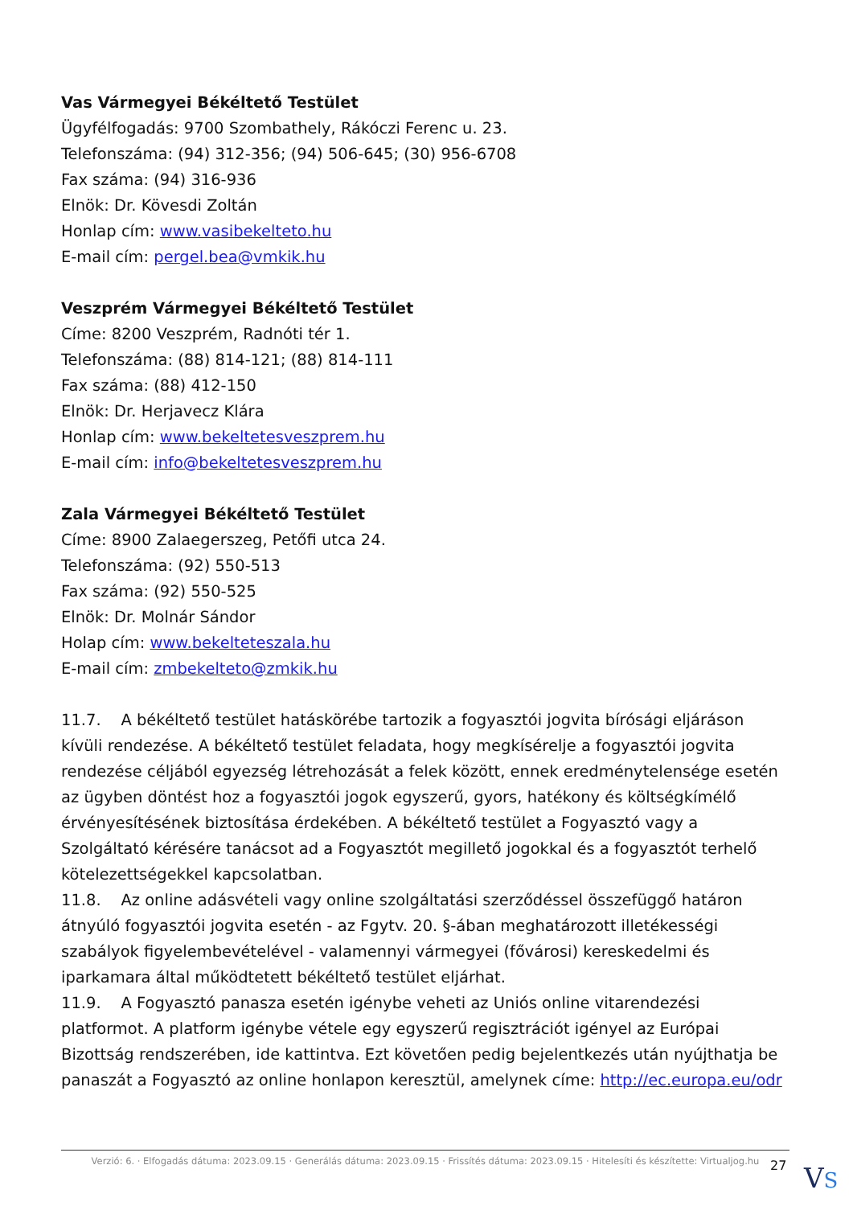Vas Vármegyei Békéltető Testület
Ügyfélfogadás: 9700 Szombathely, Rákóczi Ferenc u. 23.
Telefonszáma: (94) 312-356; (94) 506-645; (30) 956-6708
Fax száma: (94) 316-936
Elnök: Dr. Kövesdi Zoltán
Honlap cím: www.vasibekelteto.hu
E-mail cím: pergel.bea@vmkik.hu
Veszprém Vármegyei Békéltető Testület
Címe: 8200 Veszprém, Radnóti tér 1.
Telefonszáma: (88) 814-121; (88) 814-111
Fax száma: (88) 412-150
Elnök: Dr. Herjavecz Klára
Honlap cím: www.bekeltetesveszprem.hu
E-mail cím: info@bekeltetesveszprem.hu
Zala Vármegyei Békéltető Testület
Címe: 8900 Zalaegerszeg, Petőfi utca 24.
Telefonszáma: (92) 550-513
Fax száma: (92) 550-525
Elnök: Dr. Molnár Sándor
Holap cím: www.bekelteteszala.hu
E-mail cím: zmbekelteto@zmkik.hu
11.7. A békéltető testület hatáskörébe tartozik a fogyasztói jogvita bírósági eljáráson kívüli rendezése. A békéltető testület feladata, hogy megkísérelje a fogyasztói jogvita rendezése céljából egyezség létrehozását a felek között, ennek eredménytelensége esetén az ügyben döntést hoz a fogyasztói jogok egyszerű, gyors, hatékony és költségkímélő érvényesítésének biztosítása érdekében. A békéltető testület a Fogyasztó vagy a Szolgáltató kérésére tanácsot ad a Fogyasztót megillető jogokkal és a fogyasztót terhelő kötelezettségekkel kapcsolatban.
11.8. Az online adásvételi vagy online szolgáltatási szerződéssel összefüggő határon átnyúló fogyasztói jogvita esetén - az Fgytv. 20. §-ában meghatározott illetékességi szabályok figyelembevételével - valamennyi vármegyei (fővárosi) kereskedelmi és iparkamara által működtetett békéltető testület eljárhat.
11.9. A Fogyasztó panasza esetén igénybe veheti az Uniós online vitarendezési platformot. A platform igénybe vétele egy egyszerű regisztrációt igényel az Európai Bizottság rendszerében, ide kattintva. Ezt követően pedig bejelentkezés után nyújthatja be panaszát a Fogyasztó az online honlapon keresztül, amelynek címe: http://ec.europa.eu/odr
Verzió: 6. · Elfogadás dátuma: 2023.09.15 · Generálás dátuma: 2023.09.15 · Frissítés dátuma: 2023.09.15 · Hitelesíti és készítette: Virtualjog.hu
27 VS